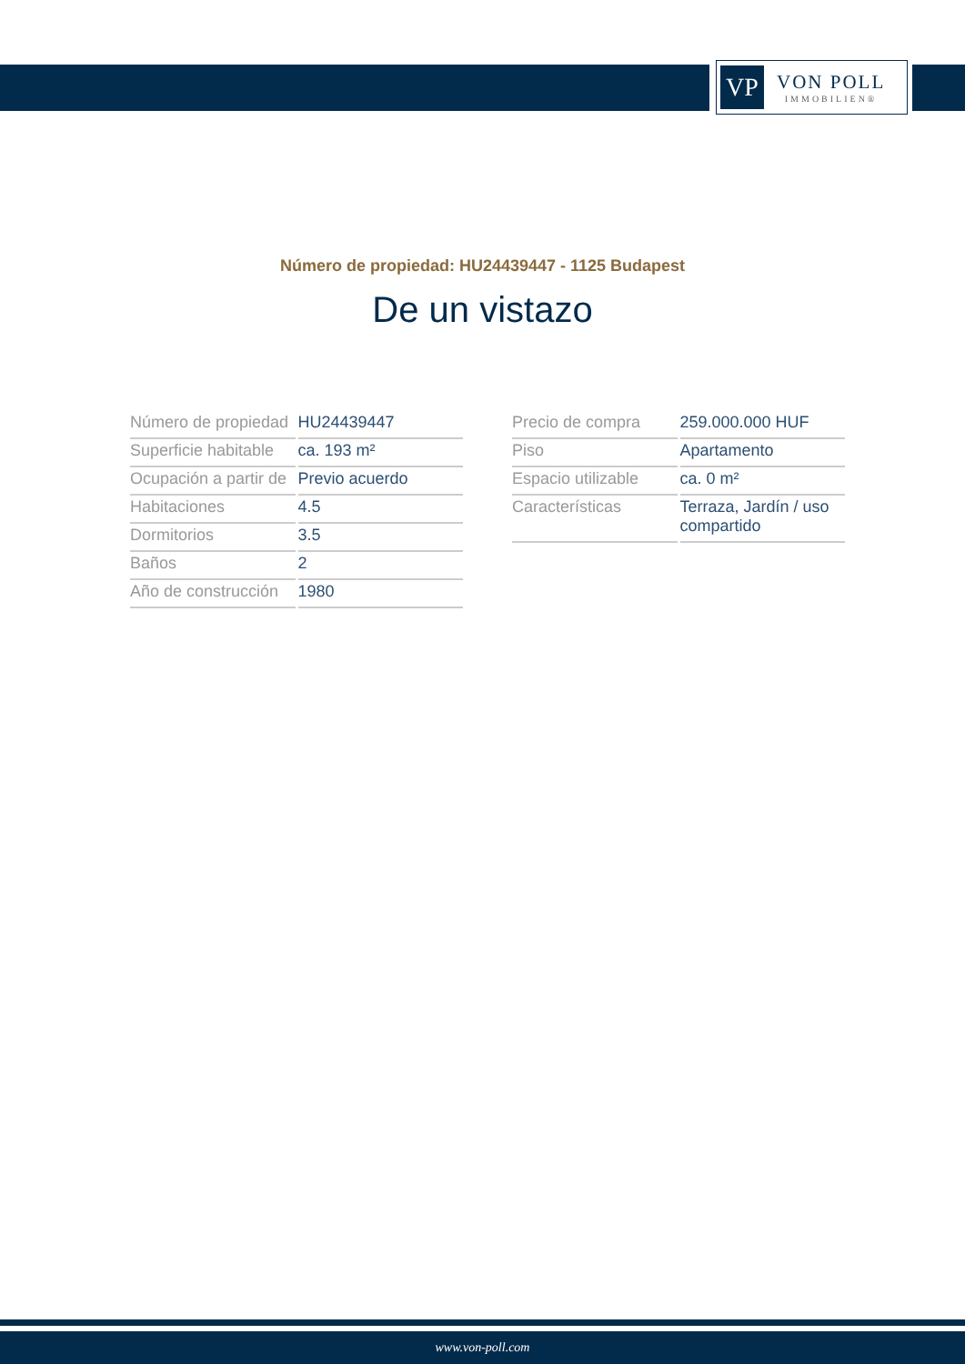VP
VON POLL
IMMOBILIEN®
Número de propiedad: HU24439447 - 1125 Budapest
De un vistazo
| Número de propiedad | HU24439447 |
| Superficie habitable | ca. 193 m² |
| Ocupación a partir de | Previo acuerdo |
| Habitaciones | 4.5 |
| Dormitorios | 3.5 |
| Baños | 2 |
| Año de construcción | 1980 |
| Precio de compra | 259.000.000 HUF |
| Piso | Apartamento |
| Espacio utilizable | ca. 0 m² |
| Características | Terraza, Jardín / uso compartido |
www.von-poll.com